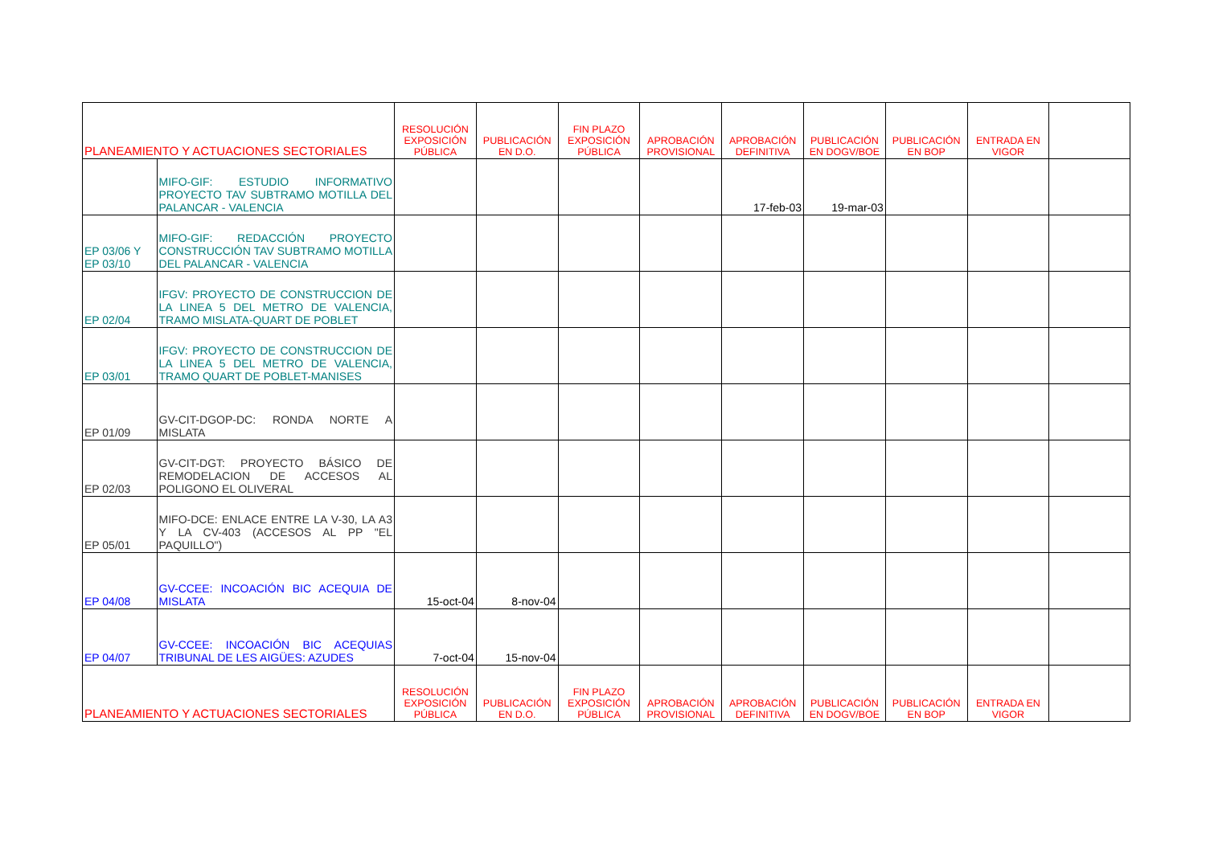| PLANEAMIENTO Y ACTUACIONES SECTORIALES | | RESOLUCIÓN EXPOSICIÓN PÚBLICA | PUBLICACIÓN EN D.O. | FIN PLAZO EXPOSICIÓN PÚBLICA | APROBACIÓN PROVISIONAL | APROBACIÓN DEFINITIVA | PUBLICACIÓN EN DOGV/BOE | PUBLICACIÓN EN BOP | ENTRADA EN VIGOR | |
| --- | --- | --- | --- | --- | --- | --- | --- | --- | --- | --- |
| | MIFO-GIF: ESTUDIO INFORMATIVO PROYECTO TAV SUBTRAMO MOTILLA DEL PALANCAR - VALENCIA | | | | | 17-feb-03 | 19-mar-03 | | | |
| EP 03/06 Y EP 03/10 | MIFO-GIF: REDACCIÓN PROYECTO CONSTRUCCIÓN TAV SUBTRAMO MOTILLA DEL PALANCAR - VALENCIA | | | | | | | | | |
| EP 02/04 | IFGV: PROYECTO DE CONSTRUCCION DE LA LINEA 5 DEL METRO DE VALENCIA, TRAMO MISLATA-QUART DE POBLET | | | | | | | | | |
| EP 03/01 | IFGV: PROYECTO DE CONSTRUCCION DE LA LINEA 5 DEL METRO DE VALENCIA, TRAMO QUART DE POBLET-MANISES | | | | | | | | | |
| EP 01/09 | GV-CIT-DGOP-DC: RONDA NORTE A MISLATA | | | | | | | | | |
| EP 02/03 | GV-CIT-DGT: PROYECTO BÁSICO DE REMODELACION DE ACCESOS AL POLIGONO EL OLIVERAL | | | | | | | | | |
| EP 05/01 | MIFO-DCE: ENLACE ENTRE LA V-30, LA A3 Y LA CV-403 (ACCESOS AL PP "EL PAQUILLO") | | | | | | | | | |
| EP 04/08 | GV-CCEE: INCOACIÓN BIC ACEQUIA DE MISLATA | 15-oct-04 | 8-nov-04 | | | | | | | |
| EP 04/07 | GV-CCEE: INCOACIÓN BIC ACEQUIAS TRIBUNAL DE LES AIGÜES: AZUDES | 7-oct-04 | 15-nov-04 | | | | | | | |
| PLANEAMIENTO Y ACTUACIONES SECTORIALES | | RESOLUCIÓN EXPOSICIÓN PÚBLICA | PUBLICACIÓN EN D.O. | FIN PLAZO EXPOSICIÓN PÚBLICA | APROBACIÓN PROVISIONAL | APROBACIÓN DEFINITIVA | PUBLICACIÓN EN DOGV/BOE | PUBLICACIÓN EN BOP | ENTRADA EN VIGOR | |